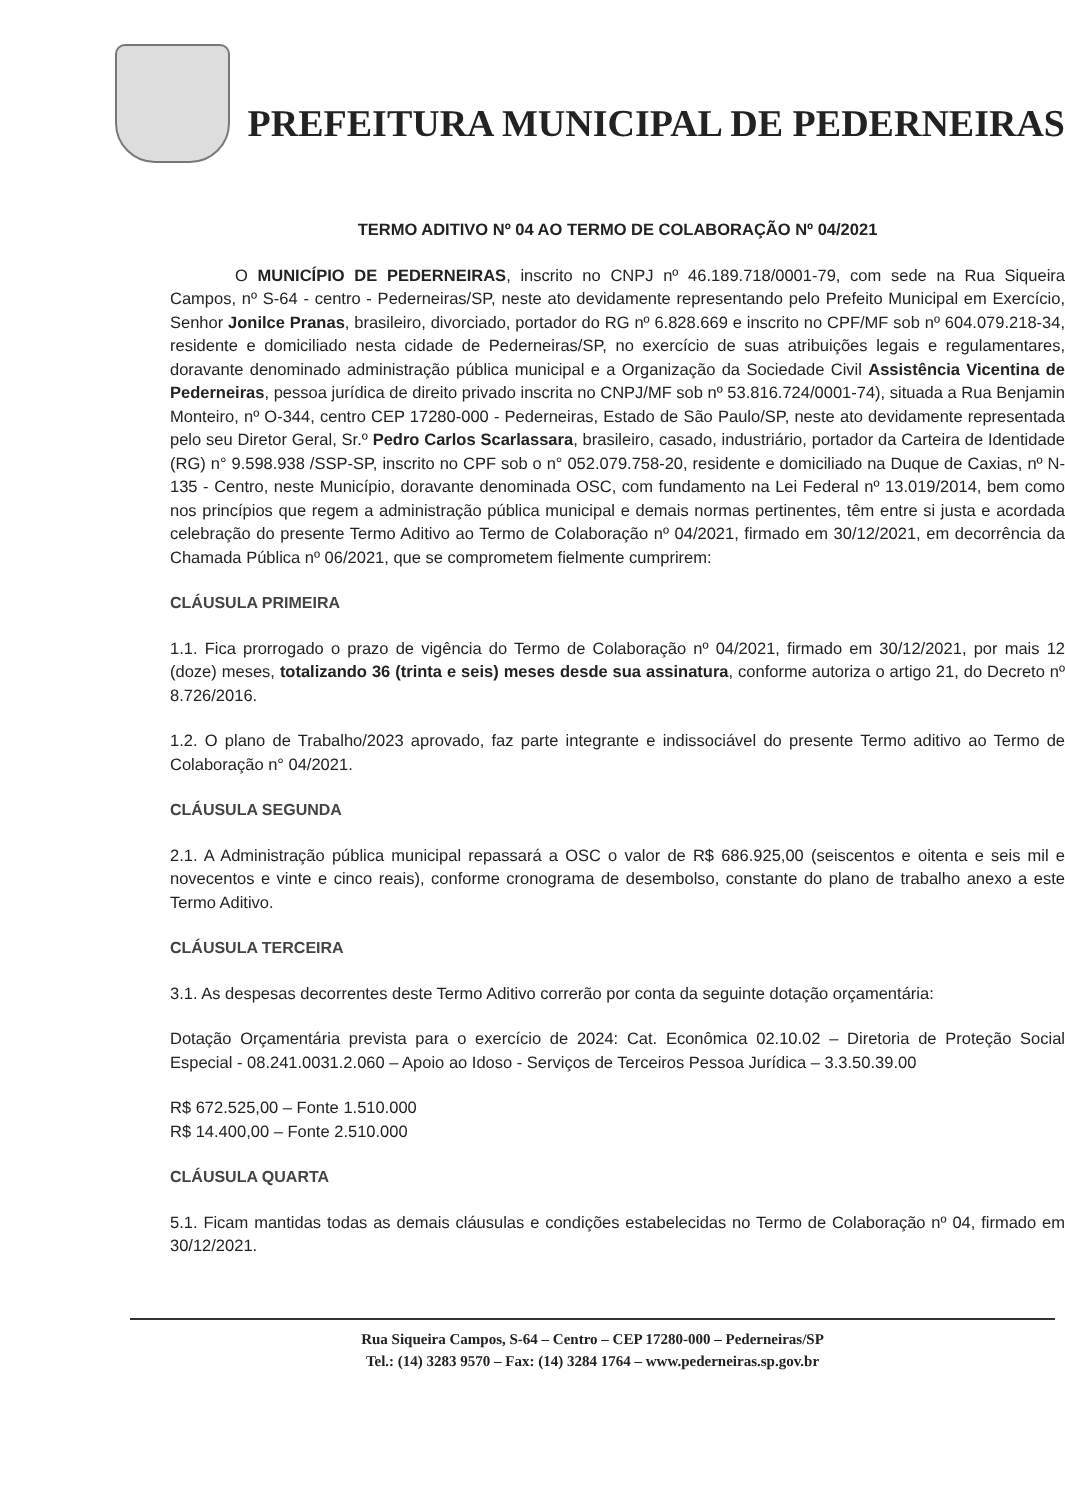PREFEITURA MUNICIPAL DE PEDERNEIRAS
TERMO ADITIVO Nº 04 AO TERMO DE COLABORAÇÃO Nº 04/2021
O MUNICÍPIO DE PEDERNEIRAS, inscrito no CNPJ nº 46.189.718/0001-79, com sede na Rua Siqueira Campos, nº S-64 - centro - Pederneiras/SP, neste ato devidamente representando pelo Prefeito Municipal em Exercício, Senhor Jonilce Pranas, brasileiro, divorciado, portador do RG nº 6.828.669 e inscrito no CPF/MF sob nº 604.079.218-34, residente e domiciliado nesta cidade de Pederneiras/SP, no exercício de suas atribuições legais e regulamentares, doravante denominado administração pública municipal e a Organização da Sociedade Civil Assistência Vicentina de Pederneiras, pessoa jurídica de direito privado inscrita no CNPJ/MF sob nº 53.816.724/0001-74), situada a Rua Benjamin Monteiro, nº O-344, centro CEP 17280-000 - Pederneiras, Estado de São Paulo/SP, neste ato devidamente representada pelo seu Diretor Geral, Sr.º Pedro Carlos Scarlassara, brasileiro, casado, industriário, portador da Carteira de Identidade (RG) n° 9.598.938 /SSP-SP, inscrito no CPF sob o n° 052.079.758-20, residente e domiciliado na Duque de Caxias, nº N-135 - Centro, neste Município, doravante denominada OSC, com fundamento na Lei Federal nº 13.019/2014, bem como nos princípios que regem a administração pública municipal e demais normas pertinentes, têm entre si justa e acordada celebração do presente Termo Aditivo ao Termo de Colaboração nº 04/2021, firmado em 30/12/2021, em decorrência da Chamada Pública nº 06/2021, que se comprometem fielmente cumprirem:
CLÁUSULA PRIMEIRA
1.1. Fica prorrogado o prazo de vigência do Termo de Colaboração nº 04/2021, firmado em 30/12/2021, por mais 12 (doze) meses, totalizando 36 (trinta e seis) meses desde sua assinatura, conforme autoriza o artigo 21, do Decreto nº 8.726/2016.
1.2. O plano de Trabalho/2023 aprovado, faz parte integrante e indissociável do presente Termo aditivo ao Termo de Colaboração n° 04/2021.
CLÁUSULA SEGUNDA
2.1. A Administração pública municipal repassará a OSC o valor de R$ 686.925,00 (seiscentos e oitenta e seis mil e novecentos e vinte e cinco reais), conforme cronograma de desembolso, constante do plano de trabalho anexo a este Termo Aditivo.
CLÁUSULA TERCEIRA
3.1. As despesas decorrentes deste Termo Aditivo correrão por conta da seguinte dotação orçamentária:
Dotação Orçamentária prevista para o exercício de 2024: Cat. Econômica 02.10.02 – Diretoria de Proteção Social Especial - 08.241.0031.2.060 – Apoio ao Idoso - Serviços de Terceiros Pessoa Jurídica – 3.3.50.39.00
R$ 672.525,00 – Fonte 1.510.000
R$ 14.400,00 – Fonte 2.510.000
CLÁUSULA QUARTA
5.1. Ficam mantidas todas as demais cláusulas e condições estabelecidas no Termo de Colaboração nº 04, firmado em 30/12/2021.
Rua Siqueira Campos, S-64 – Centro – CEP 17280-000 – Pederneiras/SP
Tel.: (14) 3283 9570 – Fax: (14) 3284 1764 – www.pederneiras.sp.gov.br